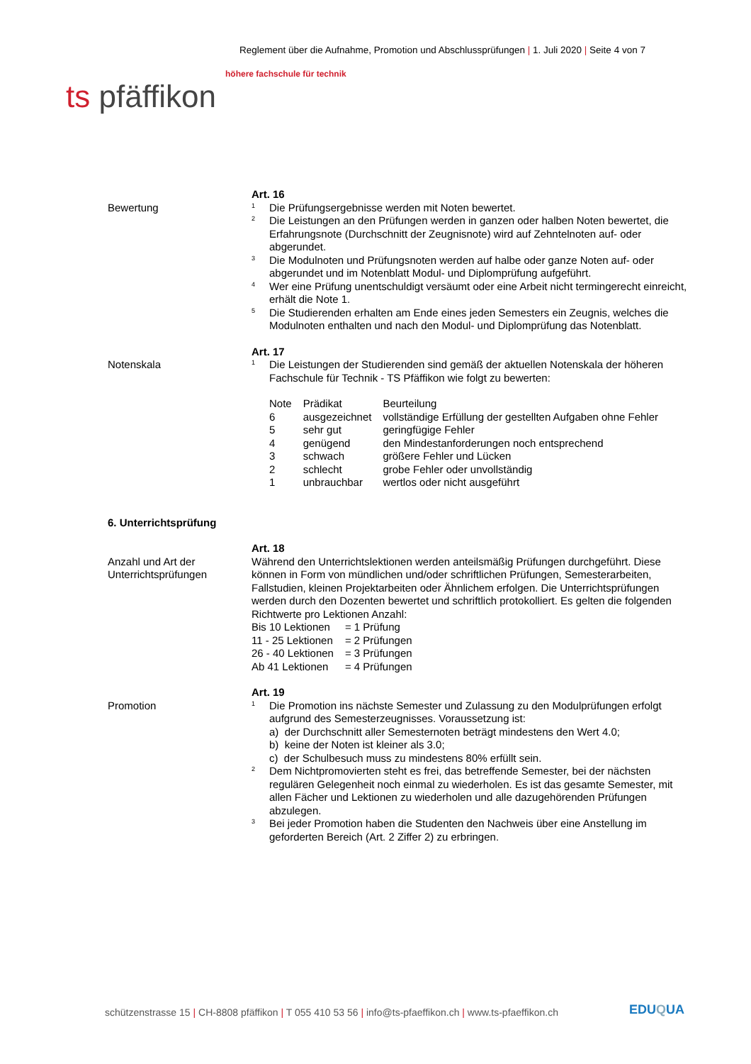Reglement über die Aufnahme, Promotion und Abschlussprüfungen | 1. Juli 2020 | Seite 4 von 7
höhere fachschule für technik
ts pfäffikon
Bewertung
Art. 16
<sup>1</sup>
Die Prüfungsergebnisse werden mit Noten bewertet.
<sup>2</sup>
Die Leistungen an den Prüfungen werden in ganzen oder halben Noten bewertet, die Erfahrungsnote (Durchschnitt der Zeugnisnote) wird auf Zehntelnoten auf- oder abgerundet.
<sup>3</sup>
Die Modulnoten und Prüfungsnoten werden auf halbe oder ganze Noten auf- oder abgerundet und im Notenblatt Modul- und Diplomprüfung aufgeführt.
<sup>4</sup>
Wer eine Prüfung unentschuldigt versäumt oder eine Arbeit nicht termingerecht einreicht, erhält die Note 1.
<sup>5</sup>
Die Studierenden erhalten am Ende eines jeden Semesters ein Zeugnis, welches die Modulnoten enthalten und nach den Modul- und Diplomprüfung das Notenblatt.
Notenskala
Art. 17
<sup>1</sup>
Die Leistungen der Studierenden sind gemäß der aktuellen Notenskala der höheren Fachschule für Technik - TS Pfäffikon wie folgt zu bewerten:
| Note | Prädikat | Beurteilung |
| 6 | ausgezeichnet | vollständige Erfüllung der gestellten Aufgaben ohne Fehler |
| 5 | sehr gut | geringfügige Fehler |
| 4 | genügend | den Mindestanforderungen noch entsprechend |
| 3 | schwach | größere Fehler und Lücken |
| 2 | schlecht | grobe Fehler oder unvollständig |
| 1 | unbrauchbar | wertlos oder nicht ausgeführt |
6. Unterrichtsprüfung
Anzahl und Art der Unterrichtsprüfungen
Art. 18
Während den Unterrichtslektionen werden anteilsmäßig Prüfungen durchgeführt. Diese können in Form von mündlichen und/oder schriftlichen Prüfungen, Semesterarbeiten, Fallstudien, kleinen Projektarbeiten oder Ähnlichem erfolgen. Die Unterrichtsprüfungen werden durch den Dozenten bewertet und schriftlich protokolliert. Es gelten die folgenden Richtwerte pro Lektionen Anzahl:
| Bis 10 Lektionen | = 1 Prüfung |
| 11 - 25 Lektionen | = 2 Prüfungen |
| 26 - 40 Lektionen | = 3 Prüfungen |
| Ab 41 Lektionen | = 4 Prüfungen |
Promotion
Art. 19
<sup>1</sup>
Die Promotion ins nächste Semester und Zulassung zu den Modulprüfungen erfolgt aufgrund des Semesterzeugnisses. Voraussetzung ist:
a) der Durchschnitt aller Semesternoten beträgt mindestens den Wert 4.0;
b) keine der Noten ist kleiner als 3.0;
c) der Schulbesuch muss zu mindestens 80% erfüllt sein.
<sup>2</sup>
Dem Nichtpromovierten steht es frei, das betreffende Semester, bei der nächsten regulären Gelegenheit noch einmal zu wiederholen. Es ist das gesamte Semester, mit allen Fächer und Lektionen zu wiederholen und alle dazugehörenden Prüfungen abzulegen.
<sup>3</sup>
Bei jeder Promotion haben die Studenten den Nachweis über eine Anstellung im geforderten Bereich (Art. 2 Ziffer 2) zu erbringen.
schützenstrasse 15 | CH-8808 pfäffikon | T 055 410 53 56 | info@ts-pfaeffikon.ch | www.ts-pfaeffikon.ch
EDUQUA